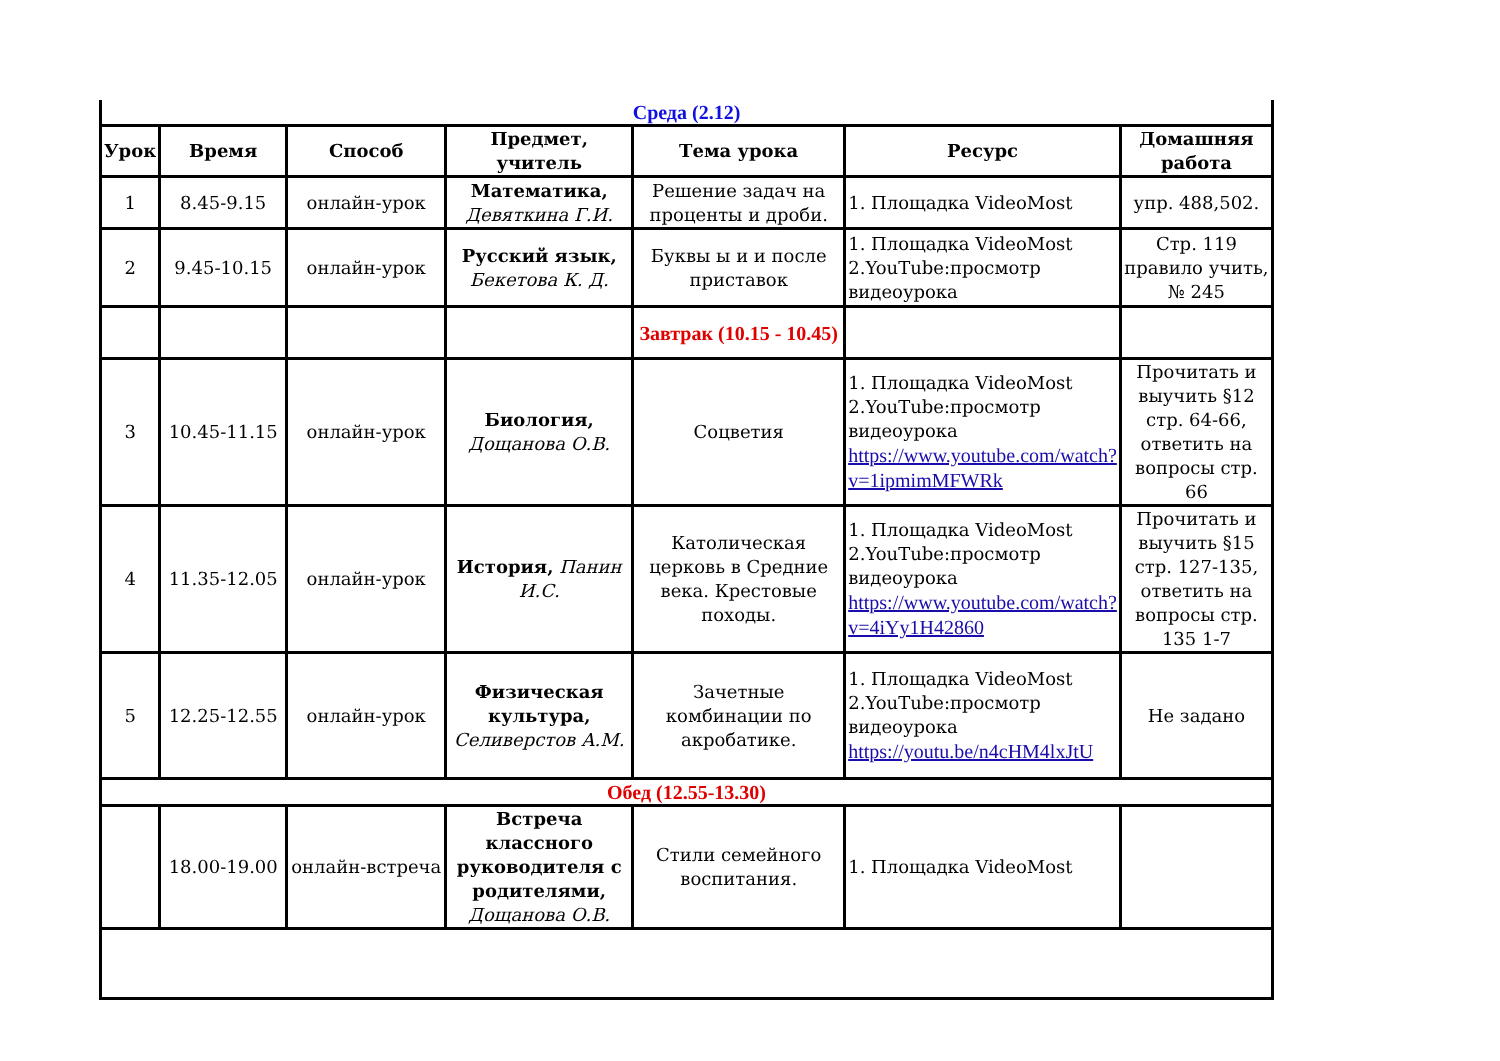| Среда (2.12) | | | | | | |
| Урок | Время | Способ | Предмет, учитель | Тема урока | Ресурс | Домашняя работа |
| 1 | 8.45-9.15 | онлайн-урок | Математика, Девяткина Г.И. | Решение задач на проценты и дроби. | 1. Площадка VideoMost | упр. 488,502. |
| 2 | 9.45-10.15 | онлайн-урок | Русский язык, Бекетова К. Д. | Буквы ы и и после приставок | 1. Площадка VideoMost 2.YouTube:просмотр видеоурока | Стр. 119 правило учить, № 245 |
| | | | | Завтрак (10.15 - 10.45) | | |
| 3 | 10.45-11.15 | онлайн-урок | Биология, Дощанова О.В. | Соцветия | 1. Площадка VideoMost 2.YouTube:просмотр видеоурока https://www.youtube.com/watch?v=1ipmimMFWRk | Прочитать и выучить §12 стр. 64-66, ответить на вопросы стр. 66 |
| 4 | 11.35-12.05 | онлайн-урок | История, Панин И.С. | Католическая церковь в Средние века. Крестовые походы. | 1. Площадка VideoMost 2.YouTube:просмотр видеоурока https://www.youtube.com/watch?v=4iYy1H42860 | Прочитать и выучить §15 стр. 127-135, ответить на вопросы стр. 135 1-7 |
| 5 | 12.25-12.55 | онлайн-урок | Физическая культура, Селиверстов А.М. | Зачетные комбинации по акробатике. | 1. Площадка VideoMost 2.YouTube:просмотр видеоурока https://youtu.be/n4cHM4lxJtU | Не задано |
| Обед (12.55-13.30) | | | | | | |
| | 18.00-19.00 | онлайн-встреча | Встреча классного руководителя с родителями, Дощанова О.В. | Стили семейного воспитания. | 1. Площадка VideoMost | |